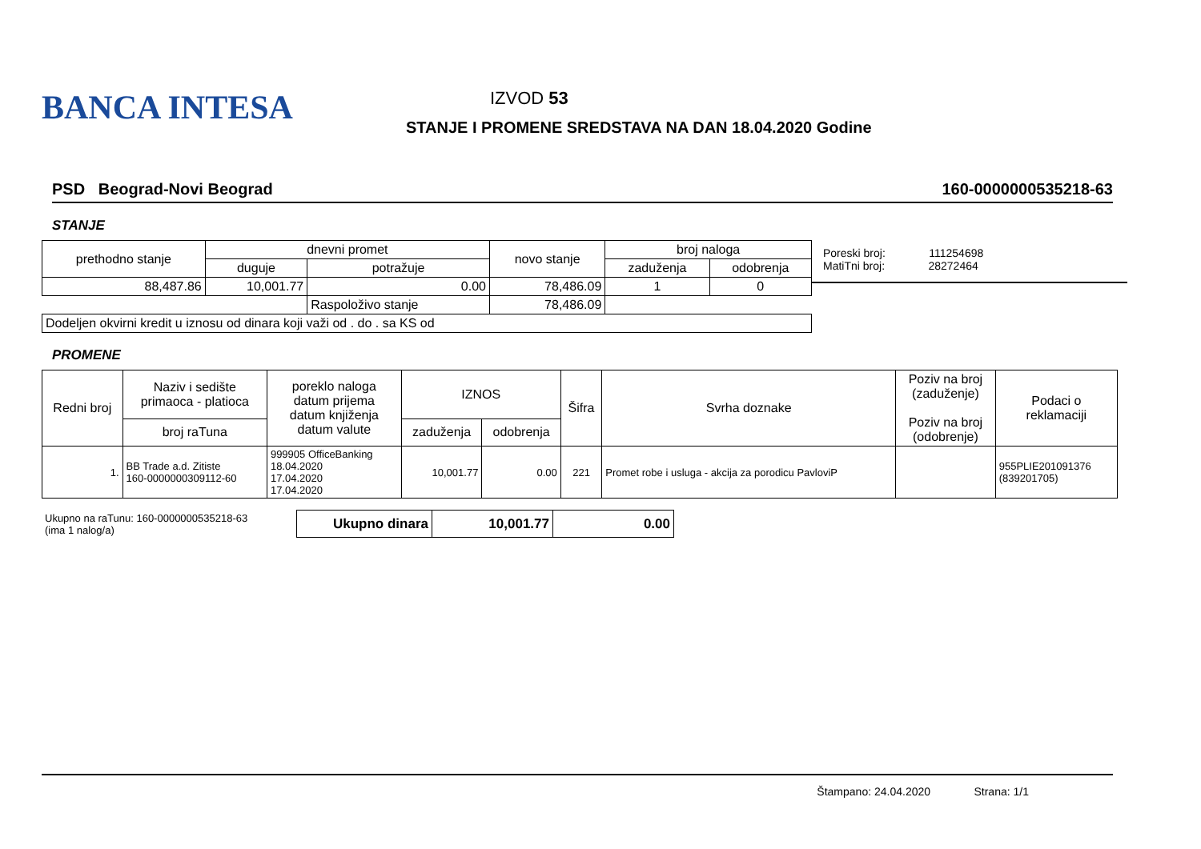BANCA INTESA
IZVOD 53
STANJE I PROMENE SREDSTAVA NA DAN 18.04.2020 Godine
PSD Beograd-Novi Beograd 160-0000000535218-63
STANJE
| prethodno stanje | dnevni promet | | novo stanje | broj naloga | |
| --- | --- | --- | --- | --- | --- |
| | duguje | potražuje | | zaduženja | odobrenja |
| 88,487.86 | 10,001.77 | 0.00 | 78,486.09 | 1 | 0 |
| | | Raspoloživo stanje | 78,486.09 | | |
| Dodeljen okvirni kredit u iznosu od dinara koji važi od . do . sa KS od | | | | | |
Poreski broj: 111254698
MatiTni broj: 28272464
PROMENE
| Redni broj | Naziv i sedište primaoca - platioca | poreklo naloga datum prijema datum knjiženja datum valute | IZNOS | | Šifra | Svrha doznake | Poziv na broj (zaduženje) Poziv na broj (odobrenje) | Podaci o reklamaciji |
| --- | --- | --- | --- | --- | --- | --- | --- | --- |
| | broj raTuna | | zaduženja | odobrenja | | | | |
| 1. | BB Trade a.d. Zitiste 160-0000000309112-60 | 999905 OfficeBanking 18.04.2020 17.04.2020 17.04.2020 | 10,001.77 | 0.00 | 221 | Promet robe i usluga - akcija za porodicu PavloviP | | 955PLIE201091376 (839201705) |
| Ukupno na raTunu: 160-0000000535218-63 (ima 1 nalog/a) | Ukupno dinara | 10,001.77 | 0.00 |
Štampano: 24.04.2020 Strana: 1/1